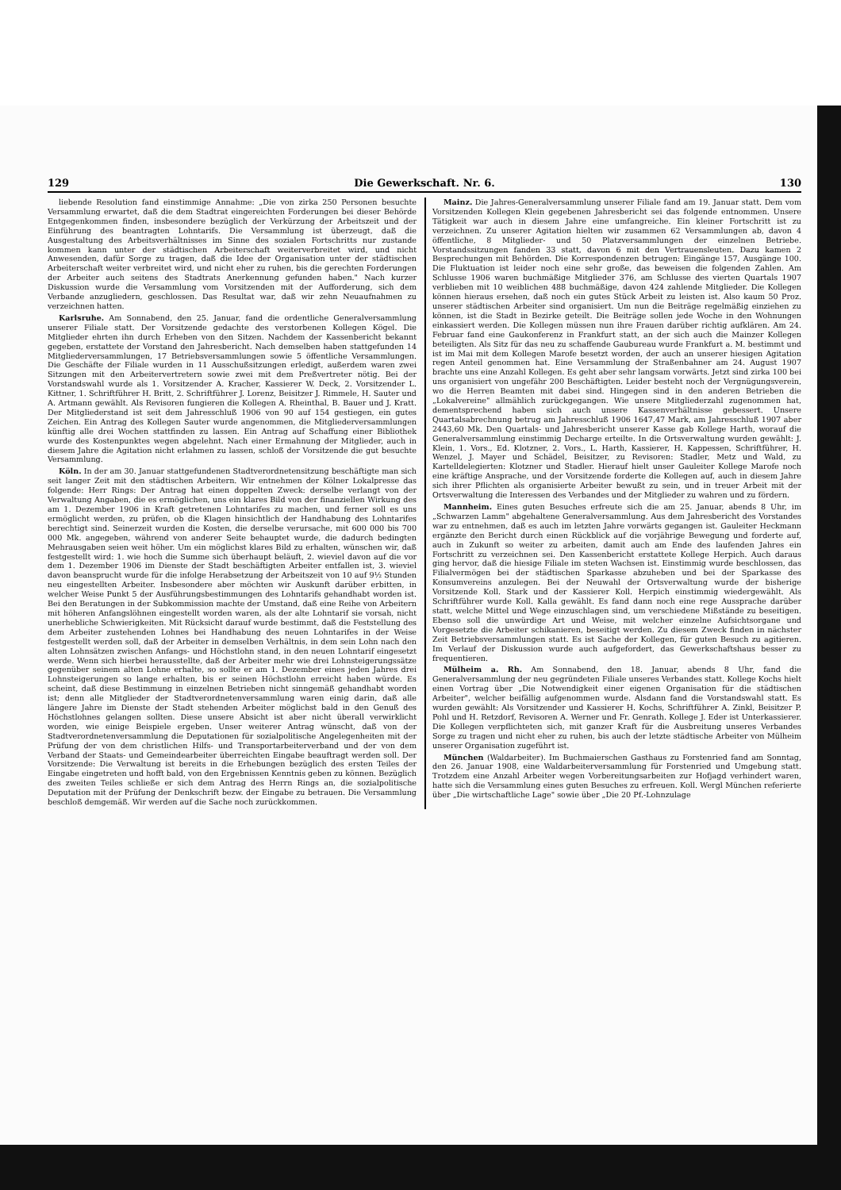129 Die Gewerkschaft. Nr. 6. 130
liebende Resolution fand einstimmige Annahme: „Die von zirka 250 Personen besuchte Versammlung erwartet, daß die dem Stadtrat eingereichten Forderungen bei dieser Behörde Entgegenkommen finden, insbesondere bezüglich der Verkürzung der Arbeitszeit und der Einführung des beantragten Lohntarifs. Die Versammlung ist überzeugt, daß die Ausgestaltung des Arbeitsverhältnisses im Sinne des sozialen Fortschritts nur zustande kommen kann unter der städtischen Arbeiterschaft weiterverbreitet wird, und nicht Anwesenden, dafür Sorge zu tragen, daß die Idee der Organisation unter der städtischen Arbeiterschaft weiter verbreitet wird, und nicht eher zu ruhen, bis die gerechten Forderungen der Arbeiter auch seitens des Stadtrats Anerkennung gefunden haben." Nach kurzer Diskussion wurde die Versammlung vom Vorsitzenden mit der Aufforderung, sich dem Verbande anzugliedern, geschlossen. Das Resultat war, daß wir zehn Neuaufnahmen zu verzeichnen hatten.
Karlsruhe. Am Sonnabend, den 25. Januar, fand die ordentliche Generalversammlung unserer Filiale statt. Der Vorsitzende gedachte des verstorbenen Kollegen Kögel. Die Mitglieder ehrten ihn durch Erheben von den Sitzen. Nachdem der Kassenbericht bekannt gegeben, erstattete der Vorstand den Jahresbericht. Nach demselben haben stattgefunden 14 Mitgliederversammlungen, 17 Betriebsversammlungen sowie 5 öffentliche Versammlungen. Die Geschäfte der Filiale wurden in 11 Ausschußsitzungen erledigt, außerdem waren zwei Sitzungen mit den Arbeitervertretern sowie zwei mit dem Preßvertreter nötig. Bei der Vorstandswahl wurde als 1. Vorsitzender A. Kracher, Kassierer W. Deck, 2. Vorsitzender L. Kittner, 1. Schriftführer H. Britt, 2. Schriftführer J. Lorenz, Beisitzer J. Rimmele, H. Sauter und A. Artmann gewählt. Als Revisoren fungieren die Kollegen A. Rheinthal, B. Bauer und J. Kratt. Der Mitgliederstand ist seit dem Jahresschluß 1906 von 90 auf 154 gestiegen, ein gutes Zeichen. Ein Antrag des Kollegen Sauter wurde angenommen, die Mitgliederversammlungen künftig alle drei Wochen stattfinden zu lassen. Ein Antrag auf Schaffung einer Bibliothek wurde des Kostenpunktes wegen abgelehnt. Nach einer Ermahnung der Mitglieder, auch in diesem Jahre die Agitation nicht erlahmen zu lassen, schloß der Vorsitzende die gut besuchte Versammlung.
Köln. In der am 30. Januar stattgefundenen Stadtverordnetensitzung beschäftigte man sich seit langer Zeit mit den städtischen Arbeitern. Wir entnehmen der Kölner Lokalpresse das folgende: Herr Rings: Der Antrag hat einen doppelten Zweck: derselbe verlangt von der Verwaltung Angaben, die es ermöglichen, uns ein klares Bild von der finanziellen Wirkung des am 1. Dezember 1906 in Kraft getretenen Lohntarifes zu machen, und ferner soll es uns ermöglicht werden, zu prüfen, ob die Klagen hinsichtlich der Handhabung des Lohntarifes berechtigt sind. Seinerzeit wurden die Kosten, die derselbe verursache, mit 600 000 bis 700 000 Mk. angegeben, während von anderer Seite behauptet wurde, die dadurch bedingten Mehrausgaben seien weit höher. Um ein möglichst klares Bild zu erhalten, wünschen wir, daß festgestellt wird: 1. wie hoch die Summe sich überhaupt beläuft, 2. wieviel davon auf die vor dem 1. Dezember 1906 im Dienste der Stadt beschäftigten Arbeiter entfallen ist, 3. wieviel davon beansprucht wurde für die infolge Herabsetzung der Arbeitszeit von 10 auf 9½ Stunden neu eingestellten Arbeiter. Insbesondere aber möchten wir Auskunft darüber erbitten, in welcher Weise Punkt 5 der Ausführungsbestimmungen des Lohntarifs gehandhabt worden ist. Bei den Beratungen in der Subkommission machte der Umstand, daß eine Reihe von Arbeitern mit höheren Anfangslöhnen eingestellt worden waren, als der alte Lohntarif sie vorsah, nicht unerhebliche Schwierigkeiten. Mit Rücksicht darauf wurde bestimmt, daß die Feststellung des dem Arbeiter zustehenden Lohnes bei Handhabung des neuen Lohntarifes in der Weise festgestellt werden soll, daß der Arbeiter in demselben Verhältnis, in dem sein Lohn nach den alten Lohnsätzen zwischen Anfangs- und Höchstlohn stand, in den neuen Lohntarif eingesetzt werde. Wenn sich hierbei herausstellte, daß der Arbeiter mehr wie drei Lohnsteigerungssätze gegenüber seinem alten Lohne erhalte, so sollte er am 1. Dezember eines jeden Jahres drei Lohnsteigerungen so lange erhalten, bis er seinen Höchstlohn erreicht haben würde. Es scheint, daß diese Bestimmung in einzelnen Betrieben nicht sinngemäß gehandhabt worden ist; denn alle Mitglieder der Stadtverordnetenversammlung waren einig darin, daß alle längere Jahre im Dienste der Stadt stehenden Arbeiter möglichst bald in den Genuß des Höchstlohnes gelangen sollten. Diese unsere Absicht ist aber nicht überall verwirklicht worden, wie einige Beispiele ergeben. Unser weiterer Antrag wünscht, daß von der Stadtverordnetenversammlung die Deputationen für sozialpolitische Angelegenheiten mit der Prüfung der von dem christlichen Hilfs- und Transportarbeiterverband und der von dem Verband der Staats- und Gemeindearbeiter überreichten Eingabe beauftragt werden soll. Der Vorsitzende: Die Verwaltung ist bereits in die Erhebungen bezüglich des ersten Teiles der Eingabe eingetreten und hofft bald, von den Ergebnissen Kenntnis geben zu können. Bezüglich des zweiten Teiles schließe er sich dem Antrag des Herrn Rings an, die sozialpolitische Deputation mit der Prüfung der Denkschrift bezw. der Eingabe zu betrauen. Die Versammlung beschloß demgemäß. Wir werden auf die Sache noch zurückkommen.
Mainz. Die Jahres-Generalversammlung unserer Filiale fand am 19. Januar statt. Dem vom Vorsitzenden Kollegen Klein gegebenen Jahresbericht sei das folgende entnommen. Unsere Tätigkeit war auch in diesem Jahre eine umfangreiche. Ein kleiner Fortschritt ist zu verzeichnen. Zu unserer Agitation hielten wir zusammen 62 Versammlungen ab, davon 4 öffentliche, 8 Mitglieder- und 50 Platzversammlungen der einzelnen Betriebe. Vorstandssitzungen fanden 33 statt, davon 6 mit den Vertrauensleuten. Dazu kamen 2 Besprechungen mit Behörden. Die Korrespondenzen betrugen: Eingänge 157, Ausgänge 100. Die Fluktuation ist leider noch eine sehr große, das beweisen die folgenden Zahlen. Am Schlusse 1906 waren buchmäßige Mitglieder 376, am Schlusse des vierten Quartals 1907 verblieben mit 10 weiblichen 488 buchmäßige, davon 424 zahlende Mitglieder. Die Kollegen können hieraus ersehen, daß noch ein gutes Stück Arbeit zu leisten ist. Also kaum 50 Proz. unserer städtischen Arbeiter sind organisiert. Um nun die Beiträge regelmäßig einziehen zu können, ist die Stadt in Bezirke geteilt. Die Beiträge sollen jede Woche in den Wohnungen einkassiert werden. Die Kollegen müssen nun ihre Frauen darüber richtig aufklären. Am 24. Februar fand eine Gaukonferenz in Frankfurt statt, an der sich auch die Mainzer Kollegen beteiligten. Als Sitz für das neu zu schaffende Gaubureau wurde Frankfurt a. M. bestimmt und ist im Mai mit dem Kollegen Marofe besetzt worden, der auch an unserer hiesigen Agitation regen Anteil genommen hat. Eine Versammlung der Straßenbahner am 24. August 1907 brachte uns eine Anzahl Kollegen. Es geht aber sehr langsam vorwärts. Jetzt sind zirka 100 bei uns organisiert von ungefähr 200 Beschäftigten. Leider besteht noch der Vergnügungsverein, wo die Herren Beamten mit dabei sind. Hingegen sind in den anderen Betrieben die „Lokalvereine" allmählich zurückgegangen. Wie unsere Mitgliederzahl zugenommen hat, dementsprechend haben sich auch unsere Kassenverhältnisse gebessert. Unsere Quartalsabrechnung betrug am Jahresschluß 1906 1647,47 Mark, am Jahresschluß 1907 aber 2443,60 Mk. Den Quartals- und Jahresbericht unserer Kasse gab Kollege Harth, worauf die Generalversammlung einstimmig Decharge erteilte. In die Ortsverwaltung wurden gewählt: J. Klein, 1. Vors., Ed. Klotzner, 2. Vors., L. Harth, Kassierer, H. Kappessen, Schriftführer, H. Wenzel, J. Mayer und Schädel, Beisitzer, zu Revisoren: Stadler, Metz und Wald, zu Kartelldelegierten: Klotzner und Stadler. Hierauf hielt unser Gauleiter Kollege Marofe noch eine kräftige Ansprache, und der Vorsitzende forderte die Kollegen auf, auch in diesem Jahre sich ihrer Pflichten als organisierte Arbeiter bewußt zu sein, und in treuer Arbeit mit der Ortsverwaltung die Interessen des Verbandes und der Mitglieder zu wahren und zu fördern.
Mannheim. Eines guten Besuches erfreute sich die am 25. Januar, abends 8 Uhr, im „Schwarzen Lamm" abgehaltene Generalversammlung. Aus dem Jahresbericht des Vorstandes war zu entnehmen, daß es auch im letzten Jahre vorwärts gegangen ist. Gauleiter Heckmann ergänzte den Bericht durch einen Rückblick auf die vorjährige Bewegung und forderte auf, auch in Zukunft so weiter zu arbeiten, damit auch am Ende des laufenden Jahres ein Fortschritt zu verzeichnen sei. Den Kassenbericht erstattete Kollege Herpich. Auch daraus ging hervor, daß die hiesige Filiale im steten Wachsen ist. Einstimmig wurde beschlossen, das Filialvermögen bei der städtischen Sparkasse abzuheben und bei der Sparkasse des Konsumvereins anzulegen. Bei der Neuwahl der Ortsverwaltung wurde der bisherige Vorsitzende Koll. Stark und der Kassierer Koll. Herpich einstimmig wiedergewählt. Als Schriftführer wurde Koll. Kalla gewählt. Es fand dann noch eine rege Aussprache darüber statt, welche Mittel und Wege einzuschlagen sind, um verschiedene Mißstände zu beseitigen. Ebenso soll die unwürdige Art und Weise, mit welcher einzelne Aufsichtsorgane und Vorgesetzte die Arbeiter schikanieren, beseitigt werden. Zu diesem Zweck finden in nächster Zeit Betriebsversammlungen statt. Es ist Sache der Kollegen, für guten Besuch zu agitieren. Im Verlauf der Diskussion wurde auch aufgefordert, das Gewerkschaftshaus besser zu frequentieren.
Mülheim a. Rh. Am Sonnabend, den 18. Januar, abends 8 Uhr, fand die Generalversammlung der neu gegründeten Filiale unseres Verbandes statt. Kollege Kochs hielt einen Vortrag über „Die Notwendigkeit einer eigenen Organisation für die städtischen Arbeiter", welcher beifällig aufgenommen wurde. Alsdann fand die Vorstandswahl statt. Es wurden gewählt: Als Vorsitzender und Kassierer H. Kochs, Schriftführer A. Zinkl, Beisitzer P. Pohl und H. Retzdorf, Revisoren A. Werner und Fr. Genrath. Kollege J. Eder ist Unterkassierer. Die Kollegen verpflichteten sich, mit ganzer Kraft für die Ausbreitung unseres Verbandes Sorge zu tragen und nicht eher zu ruhen, bis auch der letzte städtische Arbeiter von Mülheim unserer Organisation zugeführt ist.
München (Waldarbeiter). Im Buchmaierschen Gasthaus zu Forstenried fand am Sonntag, den 26. Januar 1908, eine Waldarbeiterversammlung für Forstenried und Umgebung statt. Trotzdem eine Anzahl Arbeiter wegen Vorbereitungsarbeiten zur Hofjagd verhindert waren, hatte sich die Versammlung eines guten Besuches zu erfreuen. Koll. Wergl München referierte über „Die wirtschaftliche Lage" sowie über „Die 20 Pf.-Lohnzulage